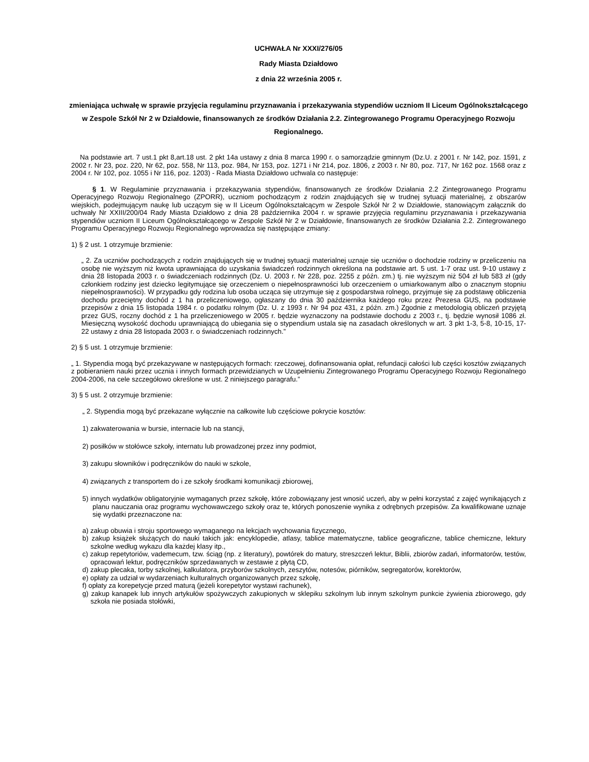UCHWAŁA Nr XXXI/276/05
Rady Miasta Działdowo
z dnia 22 września 2005 r.
zmieniająca uchwałę w sprawie przyjęcia regulaminu przyznawania i przekazywania stypendiów uczniom II Liceum Ogólnokształcącego w Zespole Szkół Nr 2 w Działdowie, finansowanych ze środków Działania 2.2. Zintegrowanego Programu Operacyjnego Rozwoju Regionalnego.
Na podstawie art. 7 ust.1 pkt 8,art.18 ust. 2 pkt 14a ustawy z dnia 8 marca 1990 r. o samorządzie gminnym (Dz.U. z 2001 r. Nr 142, poz. 1591, z 2002 r. Nr 23, poz. 220, Nr 62, poz. 558, Nr 113, poz. 984, Nr 153, poz. 1271 i Nr 214, poz. 1806, z 2003 r. Nr 80, poz. 717, Nr 162 poz. 1568 oraz z 2004 r. Nr 102, poz. 1055 i Nr 116, poz. 1203) - Rada Miasta Działdowo uchwala co następuje:
§ 1. W Regulaminie przyznawania i przekazywania stypendiów, finansowanych ze środków Działania 2.2 Zintegrowanego Programu Operacyjnego Rozwoju Regionalnego (ZPORR), uczniom pochodzącym z rodzin znajdujących się w trudnej sytuacji materialnej, z obszarów wiejskich, podejmującym naukę lub uczącym się w II Liceum Ogólnokształcącym w Zespole Szkół Nr 2 w Działdowie, stanowiącym załącznik do uchwały Nr XXIII/200/04 Rady Miasta Działdowo z dnia 28 października 2004 r. w sprawie przyjęcia regulaminu przyznawania i przekazywania stypendiów uczniom II Liceum Ogólnokształcącego w Zespole Szkół Nr 2 w Działdowie, finansowanych ze środków Działania 2.2. Zintegrowanego Programu Operacyjnego Rozwoju Regionalnego wprowadza się następujące zmiany:
1) § 2 ust. 1 otrzymuje brzmienie:
„ 2. Za uczniów pochodzących z rodzin znajdujących się w trudnej sytuacji materialnej uznaje się uczniów o dochodzie rodziny w przeliczeniu na osobę nie wyższym niż kwota uprawniająca do uzyskania świadczeń rodzinnych określona na podstawie art. 5 ust. 1-7 oraz ust. 9-10 ustawy z dnia 28 listopada 2003 r. o świadczeniach rodzinnych (Dz. U. 2003 r. Nr 228, poz. 2255 z późn. zm.) tj. nie wyższym niż 504 zł lub 583 zł (gdy członkiem rodziny jest dziecko legitymujące się orzeczeniem o niepełnosprawności lub orzeczeniem o umiarkowanym albo o znacznym stopniu niepełnosprawności). W przypadku gdy rodzina lub osoba ucząca się utrzymuje się z gospodarstwa rolnego, przyjmuje się za podstawę obliczenia dochodu przeciętny dochód z 1 ha przeliczeniowego, ogłaszany do dnia 30 października każdego roku przez Prezesa GUS, na podstawie przepisów z dnia 15 listopada 1984 r. o podatku rolnym (Dz. U. z 1993 r. Nr 94 poz 431, z późn. zm.) Zgodnie z metodologią obliczeń przyjętą przez GUS, roczny dochód z 1 ha przeliczeniowego w 2005 r. będzie wyznaczony na podstawie dochodu z 2003 r., tj. będzie wynosił 1086 zł. Miesięczną wysokość dochodu uprawniającą do ubiegania się o stypendium ustala się na zasadach określonych w art. 3 pkt 1-3, 5-8, 10-15, 17-22 ustawy z dnia 28 listopada 2003 r. o świadczeniach rodzinnych.”
2) § 5 ust. 1 otrzymuje brzmienie:
„ 1. Stypendia mogą być przekazywane w następujących formach: rzeczowej, dofinansowania opłat, refundacji całości lub części kosztów związanych z pobieraniem nauki przez ucznia i innych formach przewidzianych w Uzupełnieniu Zintegrowanego Programu Operacyjnego Rozwoju Regionalnego 2004-2006, na cele szczegółowo określone w ust. 2 niniejszego paragrafu.”
3) § 5 ust. 2 otrzymuje brzmienie:
„ 2. Stypendia mogą być przekazane wyłącznie na całkowite lub częściowe pokrycie kosztów:
1) zakwaterowania w bursie, internacie lub na stancji,
2) posiłków w stołówce szkoły, internatu lub prowadzonej przez inny podmiot,
3) zakupu słowników i podręczników do nauki w szkole,
4) związanych z transportem do i ze szkoły środkami komunikacji zbiorowej,
5) innych wydatków obligatoryjnie wymaganych przez szkołę, które zobowiązany jest wnosić uczeń, aby w pełni korzystać z zajęć wynikających z planu nauczania oraz programu wychowawczego szkoły oraz te, których ponoszenie wynika z odrębnych przepisów. Za kwalifikowane uznaje się wydatki przeznaczone na:
a) zakup obuwia i stroju sportowego wymaganego na lekcjach wychowania fizycznego,
b) zakup książek służących do nauki takich jak: encyklopedie, atlasy, tablice matematyczne, tablice geograficzne, tablice chemiczne, lektury szkolne według wykazu dla każdej klasy itp.,
c) zakup repetytoriów, vademecum, tzw. ściąg (np. z literatury), powtórek do matury, streszczeń lektur, Biblii, zbiorów zadań, informatorów, testów, opracowań lektur, podręczników sprzedawanych w zestawie z płytą CD,
d) zakup plecaka, torby szkolnej, kalkulatora, przyborów szkolnych, zeszytów, notesów, piórników, segregatorów, korektorów,
e) opłaty za udział w wydarzeniach kulturalnych organizowanych przez szkołę,
f) opłaty za korepetycje przed maturą (jeżeli korepetytor wystawi rachunek),
g) zakup kanapek lub innych artykułów spożywczych zakupionych w sklepiku szkolnym lub innym szkolnym punkcie żywienia zbiorowego, gdy szkoła nie posiada stołówki,